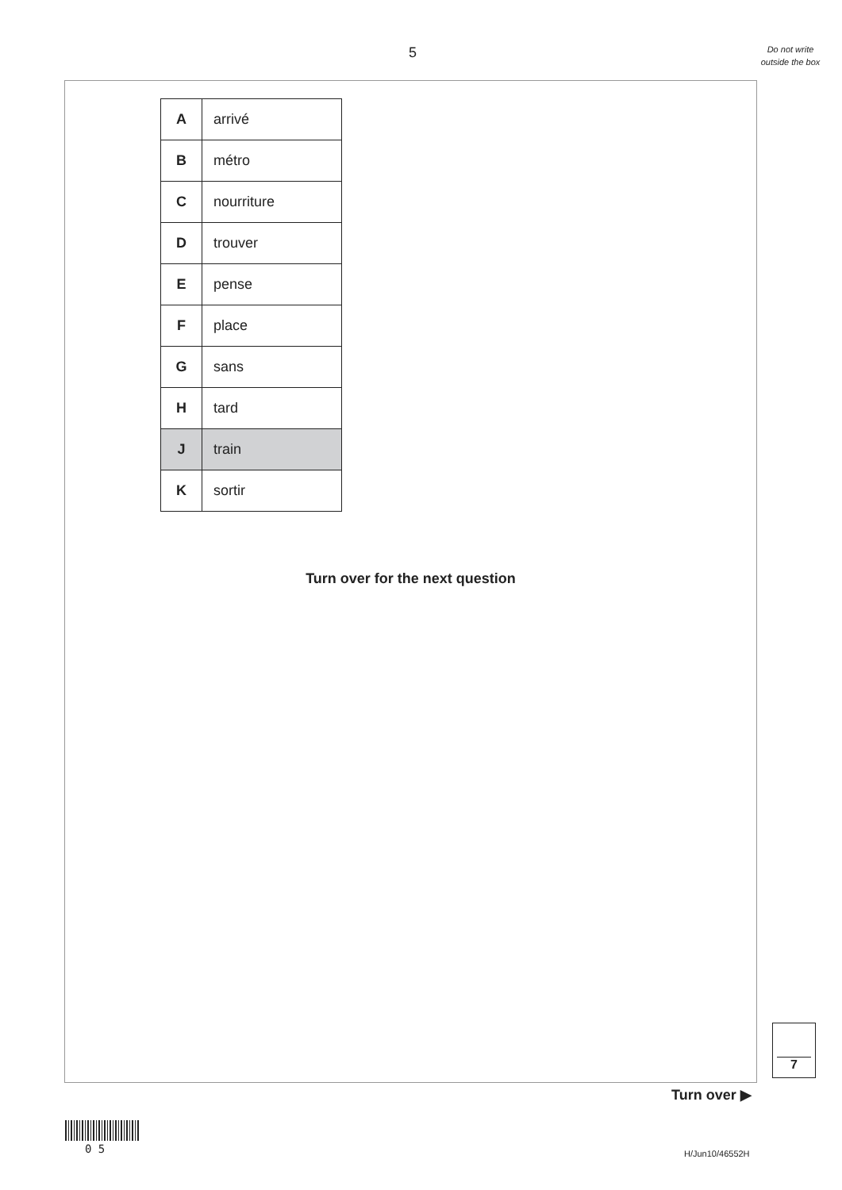5
Do not write outside the box
| A | arrivé |
| B | métro |
| C | nourriture |
| D | trouver |
| E | pense |
| F | place |
| G | sans |
| H | tard |
| J | train |
| K | sortir |
Turn over for the next question
7
Turn over ▶
0 5 H/Jun10/46552H